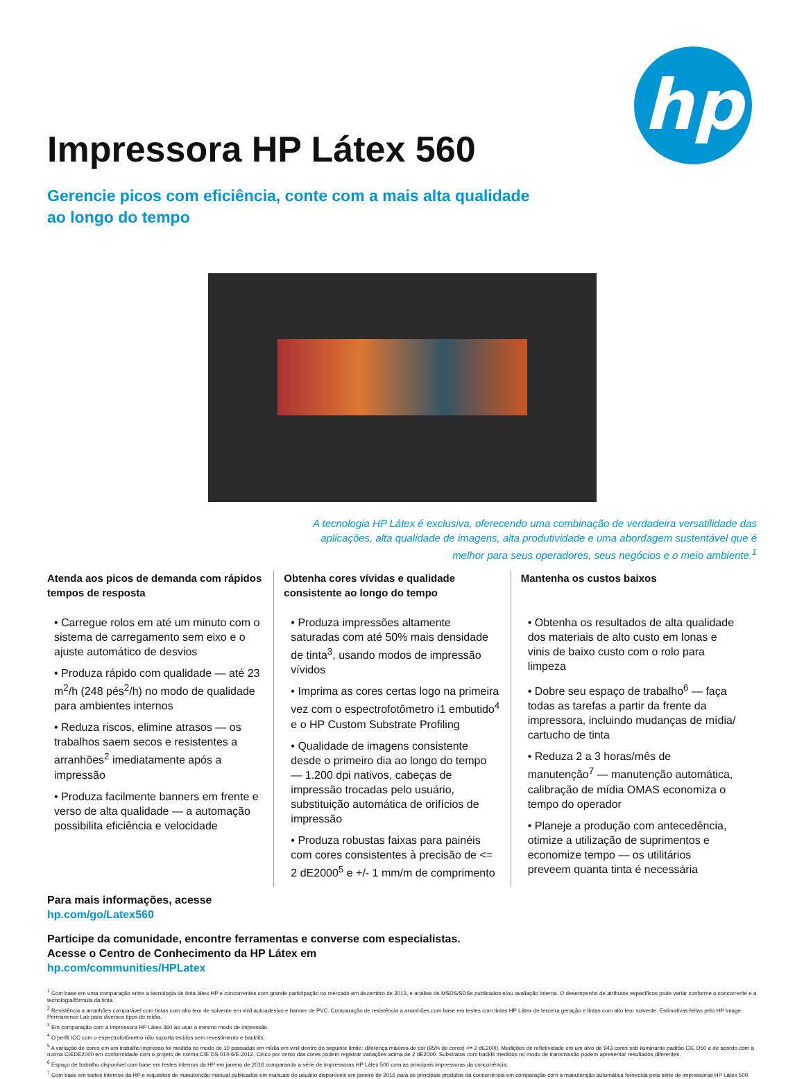hp
Impressora HP Látex 560
Gerencie picos com eficiência, conte com a mais alta qualidade
ao longo do tempo
A tecnologia HP Látex é exclusiva, oferecendo uma combinação de verdadeira versatilidade das aplicações, alta qualidade de imagens, alta produtividade e uma abordagem sustentável que é melhor para seus operadores, seus negócios e o meio ambiente.<sup>1</sup>
Atenda aos picos de demanda com rápidos tempos de resposta
• Carregue rolos em até um minuto com o sistema de carregamento sem eixo e o ajuste automático de desvios
• Produza rápido com qualidade — até 23 m<sup>2</sup>/h (248 pés<sup>2</sup>/h) no modo de qualidade para ambientes internos
• Reduza riscos, elimine atrasos — os trabalhos saem secos e resistentes a arranhões<sup>2</sup> imediatamente após a impressão
• Produza facilmente banners em frente e verso de alta qualidade — a automação possibilita eficiência e velocidade
Obtenha cores vívidas e qualidade consistente ao longo do tempo
• Produza impressões altamente saturadas com até 50% mais densidade de tinta<sup>3</sup>, usando modos de impressão vívidos
• Imprima as cores certas logo na primeira vez com o espectrofotômetro i1 embutido<sup>4</sup> e o HP Custom Substrate Profiling
• Qualidade de imagens consistente desde o primeiro dia ao longo do tempo — 1.200 dpi nativos, cabeças de impressão trocadas pelo usuário, substituição automática de orifícios de impressão
• Produza robustas faixas para painéis com cores consistentes à precisão de <= 2 dE2000<sup>5</sup> e +/- 1 mm/m de comprimento
Mantenha os custos baixos
• Obtenha os resultados de alta qualidade dos materiais de alto custo em lonas e vinis de baixo custo com o rolo para limpeza
• Dobre seu espaço de trabalho<sup>6</sup> — faça todas as tarefas a partir da frente da impressora, incluindo mudanças de mídia/ cartucho de tinta
• Reduza 2 a 3 horas/mês de manutenção<sup>7</sup> — manutenção automática, calibração de mídia OMAS economiza o tempo do operador
• Planeje a produção com antecedência, otimize a utilização de suprimentos e economize tempo — os utilitários preveem quanta tinta é necessária
Para mais informações, acesse
hp.com/go/Latex560
Participe da comunidade, encontre ferramentas e converse com especialistas.
Acesse o Centro de Conhecimento da HP Látex em
hp.com/communities/HPLatex
<sup>1</sup> Com base em uma comparação entre a tecnologia de tinta látex HP e concorrentes com grande participação no mercado em dezembro de 2013, e análise de MSDS/SDSs publicados e/ou avaliação interna. O desempenho de atributos específicos pode variar conforme o concorrente e a tecnologia/fórmula da tinta.
<sup>2</sup> Resistência a arranhões comparável com tintas com alto teor de solvente em vinil autoadesivo e banner de PVC. Comparação de resistência a arranhões com base em testes com tintas HP Látex de terceira geração e tintas com alto teor solvente. Estimativas feitas pelo HP Image Permanence Lab para diversos tipos de mídia.
<sup>3</sup> Em comparação com a impressora HP Látex 360 ao usar o mesmo modo de impressão.
<sup>4</sup> O perfil ICC com o espectrofotômetro não suporta tecidos sem revestimento e backlits.
<sup>5</sup> A variação de cores em um trabalho impresso foi medida no modo de 10 passadas em mídia em vinil dentro do seguinte limite: diferença máxima de cor (95% de cores) <= 2 dE2000. Medições de refletividade em um alvo de 943 cores sob iluminante padrão CIE D50 e de acordo com a norma CIEDE2000 em conformidade com o projeto de norma CIE DS 014-6/E:2012. Cinco por cento das cores podem registrar variações acima de 2 dE2000. Substratos com backlit medidos no modo de transmissão podem apresentar resultados diferentes.
<sup>6</sup> Espaço de trabalho disponível com base em testes internos da HP em janeiro de 2016 comparando a série de impressoras HP Látex 500 com as principais impressoras da concorrência.
<sup>7</sup> Com base em testes internos da HP e requisitos de manutenção manual publicados em manuais do usuário disponíveis em janeiro de 2016 para os principais produtos da concorrência em comparação com a manutenção automática fornecida pela série de impressoras HP Látex 500.